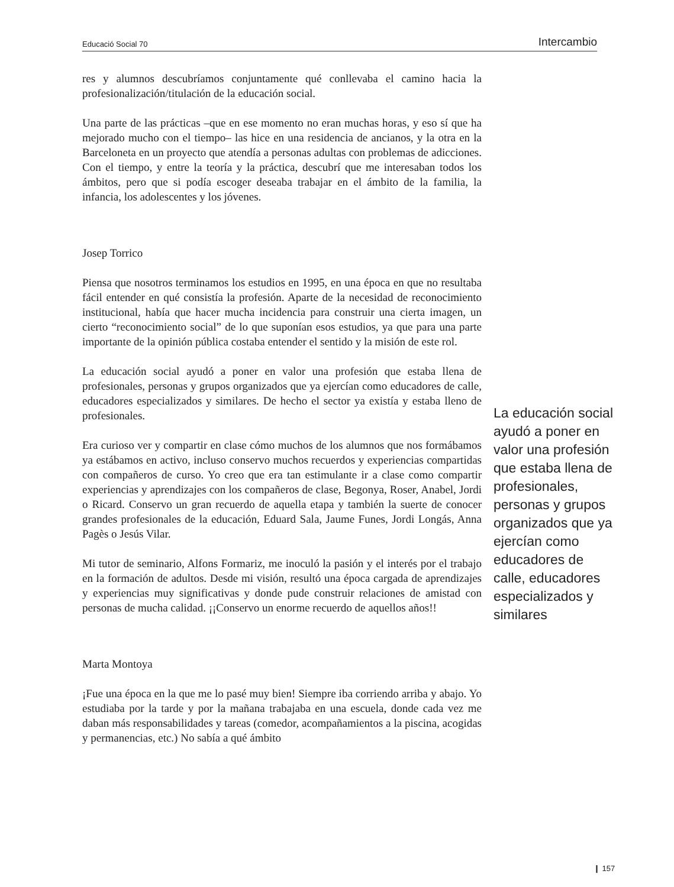Educació Social 70 Intercambio
res y alumnos descubríamos conjuntamente qué conllevaba el camino hacia la profesionalización/titulación de la educación social.
Una parte de las prácticas –que en ese momento no eran muchas horas, y eso sí que ha mejorado mucho con el tiempo– las hice en una residencia de ancianos, y la otra en la Barceloneta en un proyecto que atendía a personas adultas con problemas de adicciones. Con el tiempo, y entre la teoría y la práctica, descubrí que me interesaban todos los ámbitos, pero que si podía escoger deseaba trabajar en el ámbito de la familia, la infancia, los adolescentes y los jóvenes.
Josep Torrico
Piensa que nosotros terminamos los estudios en 1995, en una época en que no resultaba fácil entender en qué consistía la profesión. Aparte de la necesidad de reconocimiento institucional, había que hacer mucha incidencia para construir una cierta imagen, un cierto “reconocimiento social” de lo que suponían esos estudios, ya que para una parte importante de la opinión pública costaba entender el sentido y la misión de este rol.
La educación social ayudó a poner en valor una profesión que estaba llena de profesionales, personas y grupos organizados que ya ejercían como educadores de calle, educadores especializados y similares. De hecho el sector ya existía y estaba lleno de profesionales.
Era curioso ver y compartir en clase cómo muchos de los alumnos que nos formábamos ya estábamos en activo, incluso conservo muchos recuerdos y experiencias compartidas con compañeros de curso. Yo creo que era tan estimulante ir a clase como compartir experiencias y aprendizajes con los compañeros de clase, Begonya, Roser, Anabel, Jordi o Ricard. Conservo un gran recuerdo de aquella etapa y también la suerte de conocer grandes profesionales de la educación, Eduard Sala, Jaume Funes, Jordi Longás, Anna Pagès o Jesús Vilar.
Mi tutor de seminario, Alfons Formariz, me inoculó la pasión y el interés por el trabajo en la formación de adultos. Desde mi visión, resultó una época cargada de aprendizajes y experiencias muy significativas y donde pude construir relaciones de amistad con personas de mucha calidad. ¡¡Conservo un enorme recuerdo de aquellos años!!
Marta Montoya
¡Fue una época en la que me lo pasé muy bien! Siempre iba corriendo arriba y abajo. Yo estudiaba por la tarde y por la mañana trabajaba en una escuela, donde cada vez me daban más responsabilidades y tareas (comedor, acompañamientos a la piscina, acogidas y permanencias, etc.) No sabía a qué ámbito
La educación social ayudó a poner en valor una profesión que estaba llena de profesionales, personas y grupos organizados que ya ejercían como educadores de calle, educadores especializados y similares
❙ 157